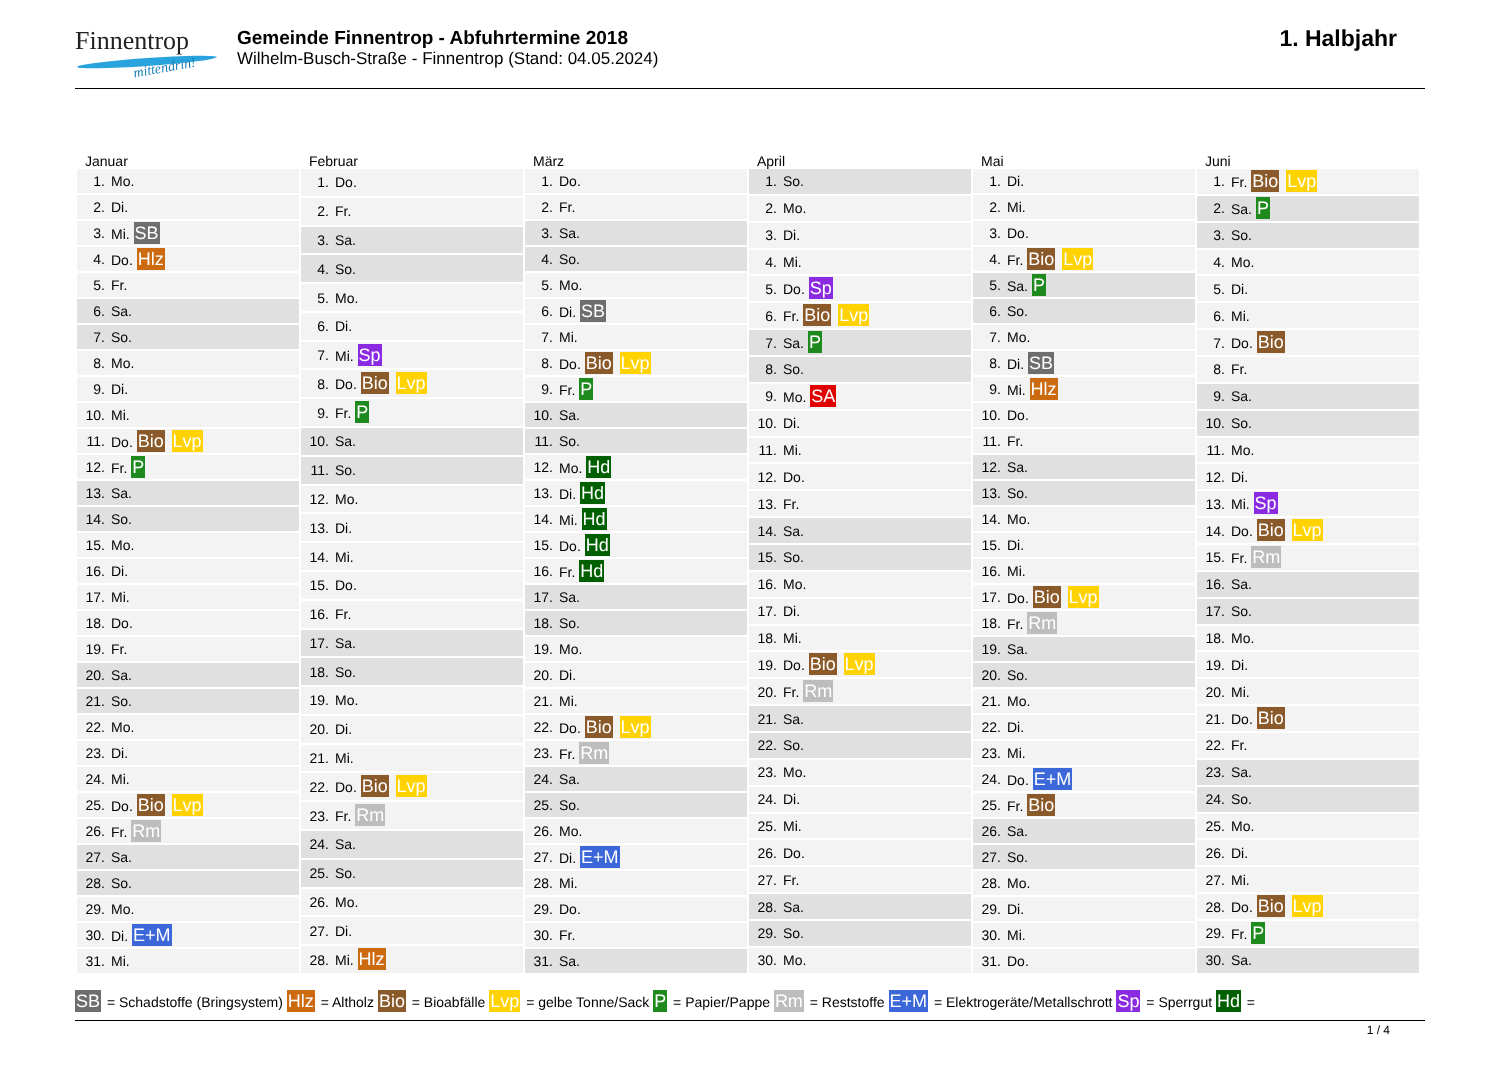Finnentrop
mittendrin!
Gemeinde Finnentrop - Abfuhrtermine 2018
Wilhelm-Busch-Straße - Finnentrop (Stand: 04.05.2024)
1. Halbjahr
Januar
| 1. | Mo. |
| 2. | Di. |
| 3. | Mi. SB |
| 4. | Do. Hlz |
| 5. | Fr. |
| 6. | Sa. |
| 7. | So. |
| 8. | Mo. |
| 9. | Di. |
| 10. | Mi. |
| 11. | Do. Bio Lvp |
| 12. | Fr. P |
| 13. | Sa. |
| 14. | So. |
| 15. | Mo. |
| 16. | Di. |
| 17. | Mi. |
| 18. | Do. |
| 19. | Fr. |
| 20. | Sa. |
| 21. | So. |
| 22. | Mo. |
| 23. | Di. |
| 24. | Mi. |
| 25. | Do. Bio Lvp |
| 26. | Fr. Rm |
| 27. | Sa. |
| 28. | So. |
| 29. | Mo. |
| 30. | Di. E+M |
| 31. | Mi. |
Februar
| 1. | Do. |
| 2. | Fr. |
| 3. | Sa. |
| 4. | So. |
| 5. | Mo. |
| 6. | Di. |
| 7. | Mi. Sp |
| 8. | Do. Bio Lvp |
| 9. | Fr. P |
| 10. | Sa. |
| 11. | So. |
| 12. | Mo. |
| 13. | Di. |
| 14. | Mi. |
| 15. | Do. |
| 16. | Fr. |
| 17. | Sa. |
| 18. | So. |
| 19. | Mo. |
| 20. | Di. |
| 21. | Mi. |
| 22. | Do. Bio Lvp |
| 23. | Fr. Rm |
| 24. | Sa. |
| 25. | So. |
| 26. | Mo. |
| 27. | Di. |
| 28. | Mi. Hlz |
März
| 1. | Do. |
| 2. | Fr. |
| 3. | Sa. |
| 4. | So. |
| 5. | Mo. |
| 6. | Di. SB |
| 7. | Mi. |
| 8. | Do. Bio Lvp |
| 9. | Fr. P |
| 10. | Sa. |
| 11. | So. |
| 12. | Mo. Hd |
| 13. | Di. Hd |
| 14. | Mi. Hd |
| 15. | Do. Hd |
| 16. | Fr. Hd |
| 17. | Sa. |
| 18. | So. |
| 19. | Mo. |
| 20. | Di. |
| 21. | Mi. |
| 22. | Do. Bio Lvp |
| 23. | Fr. Rm |
| 24. | Sa. |
| 25. | So. |
| 26. | Mo. |
| 27. | Di. E+M |
| 28. | Mi. |
| 29. | Do. |
| 30. | Fr. |
| 31. | Sa. |
April
| 1. | So. |
| 2. | Mo. |
| 3. | Di. |
| 4. | Mi. |
| 5. | Do. Sp |
| 6. | Fr. Bio Lvp |
| 7. | Sa. P |
| 8. | So. |
| 9. | Mo. SA |
| 10. | Di. |
| 11. | Mi. |
| 12. | Do. |
| 13. | Fr. |
| 14. | Sa. |
| 15. | So. |
| 16. | Mo. |
| 17. | Di. |
| 18. | Mi. |
| 19. | Do. Bio Lvp |
| 20. | Fr. Rm |
| 21. | Sa. |
| 22. | So. |
| 23. | Mo. |
| 24. | Di. |
| 25. | Mi. |
| 26. | Do. |
| 27. | Fr. |
| 28. | Sa. |
| 29. | So. |
| 30. | Mo. |
Mai
| 1. | Di. |
| 2. | Mi. |
| 3. | Do. |
| 4. | Fr. Bio Lvp |
| 5. | Sa. P |
| 6. | So. |
| 7. | Mo. |
| 8. | Di. SB |
| 9. | Mi. Hlz |
| 10. | Do. |
| 11. | Fr. |
| 12. | Sa. |
| 13. | So. |
| 14. | Mo. |
| 15. | Di. |
| 16. | Mi. |
| 17. | Do. Bio Lvp |
| 18. | Fr. Rm |
| 19. | Sa. |
| 20. | So. |
| 21. | Mo. |
| 22. | Di. |
| 23. | Mi. |
| 24. | Do. E+M |
| 25. | Fr. Bio |
| 26. | Sa. |
| 27. | So. |
| 28. | Mo. |
| 29. | Di. |
| 30. | Mi. |
| 31. | Do. |
Juni
| 1. | Fr. Bio Lvp |
| 2. | Sa. P |
| 3. | So. |
| 4. | Mo. |
| 5. | Di. |
| 6. | Mi. |
| 7. | Do. Bio |
| 8. | Fr. |
| 9. | Sa. |
| 10. | So. |
| 11. | Mo. |
| 12. | Di. |
| 13. | Mi. Sp |
| 14. | Do. Bio Lvp |
| 15. | Fr. Rm |
| 16. | Sa. |
| 17. | So. |
| 18. | Mo. |
| 19. | Di. |
| 20. | Mi. |
| 21. | Do. Bio |
| 22. | Fr. |
| 23. | Sa. |
| 24. | So. |
| 25. | Mo. |
| 26. | Di. |
| 27. | Mi. |
| 28. | Do. Bio Lvp |
| 29. | Fr. P |
| 30. | Sa. |
SB = Schadstoffe (Bringsystem) Hlz = Altholz Bio = Bioabfälle Lvp = gelbe Tonne/Sack P = Papier/Pappe Rm = Reststoffe E+M = Elektrogeräte/Metallschrott Sp = Sperrgut Hd =
1 / 4